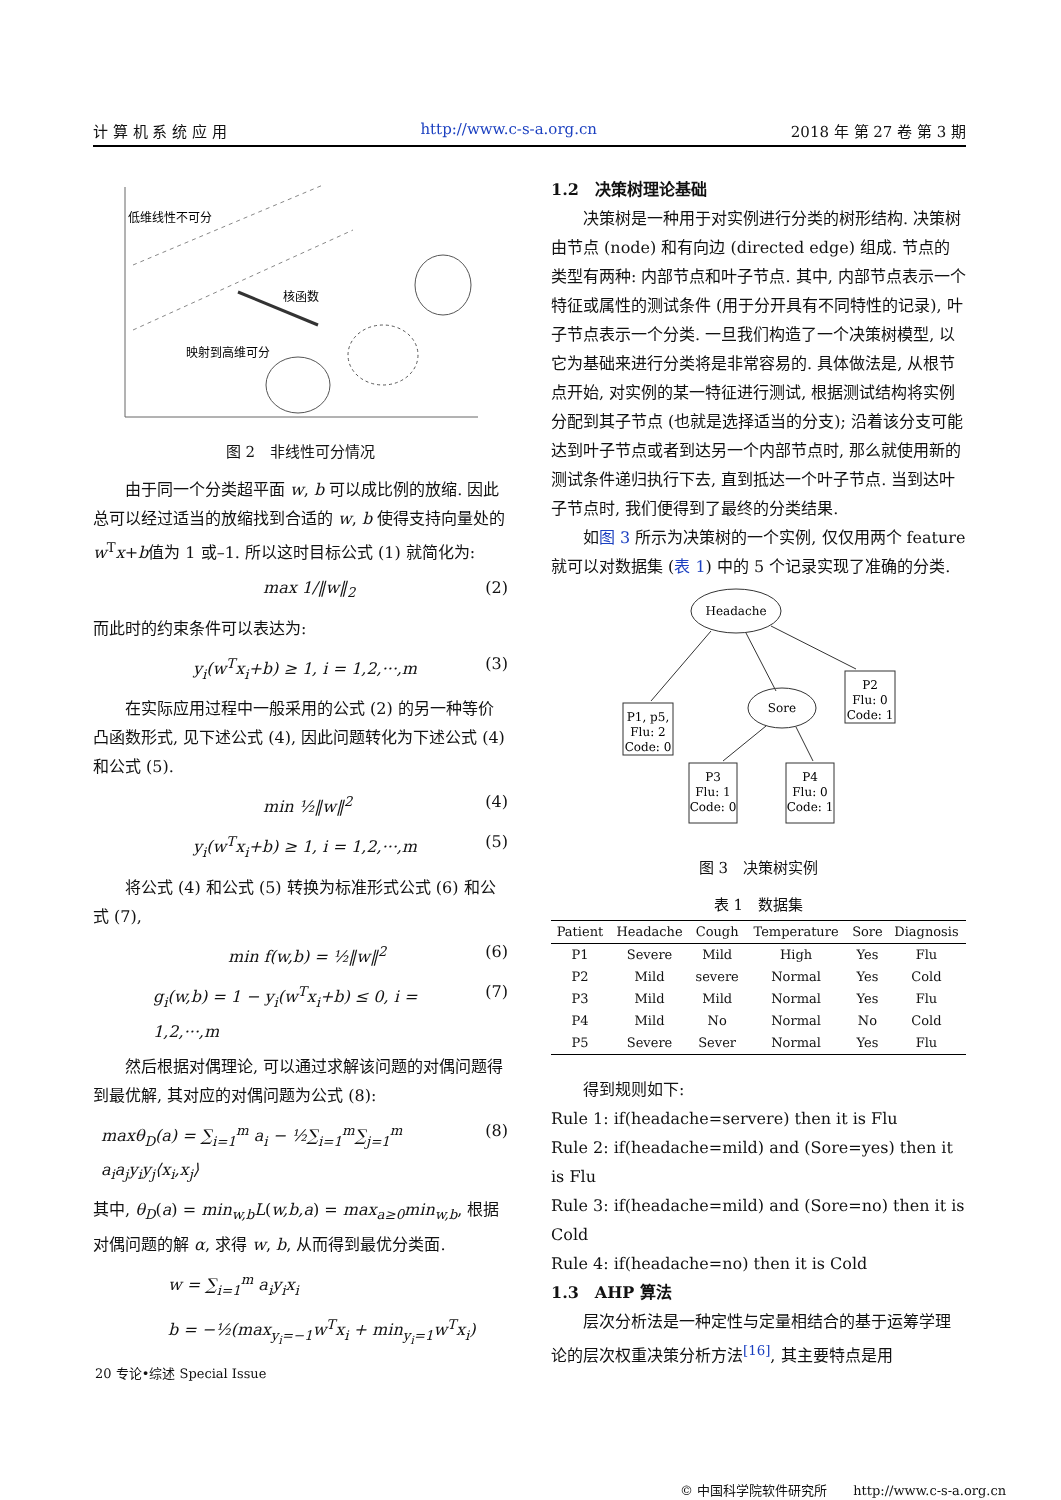计 算 机 系 统 应 用 http://www.c-s-a.org.cn 2018 年 第 27 卷 第 3 期
低维线性不可分
核函数
映射到高维可分
图 2　非线性可分情况
由于同一个分类超平面 w, b 可以成比例的放缩. 因此总可以经过适当的放缩找到合适的 w, b 使得支持向量处的w<sup>T</sup>x+b值为 1 或–1. 所以这时目标公式 (1) 就简化为:
max 1/‖w‖<sub>2</sub> (2)
而此时的约束条件可以表达为:
y<sub>i</sub>(w<sup>T</sup>x<sub>i</sub>+b) ≥ 1, i = 1,2,···,m (3)
在实际应用过程中一般采用的公式 (2) 的另一种等价凸函数形式, 见下述公式 (4), 因此问题转化为下述公式 (4) 和公式 (5).
min ½‖w‖<sup>2</sup> (4)
y<sub>i</sub>(w<sup>T</sup>x<sub>i</sub>+b) ≥ 1, i = 1,2,···,m (5)
将公式 (4) 和公式 (5) 转换为标准形式公式 (6) 和公式 (7),
min f(w,b) = ½‖w‖<sup>2</sup> (6)
g<sub>i</sub>(w,b) = 1 − y<sub>i</sub>(w<sup>T</sup>x<sub>i</sub>+b) ≤ 0, i = 1,2,···,m (7)
然后根据对偶理论, 可以通过求解该问题的对偶问题得到最优解, 其对应的对偶问题为公式 (8):
maxθ<sub>D</sub>(a) = ∑<sub>i=1</sub><sup>m</sup> a<sub>i</sub> − ½∑<sub>i=1</sub><sup>m</sup>∑<sub>j=1</sub><sup>m</sup> a<sub>i</sub>a<sub>j</sub>y<sub>i</sub>y<sub>j</sub>⟨x<sub>i</sub>,x<sub>j</sub>⟩ (8)
其中, θ<sub>D</sub>(a) = min<sub>w,b</sub>L(w,b,a) = max<sub>a≥0</sub>min<sub>w,b</sub>, 根据对偶问题的解 α, 求得 w, b, 从而得到最优分类面.
w = ∑<sub>i=1</sub><sup>m</sup> a<sub>i</sub>y<sub>i</sub>x<sub>i</sub>
b = −½(max<sub>y<sub>i</sub>=−1</sub>w<sup>T</sup>x<sub>i</sub> + min<sub>y<sub>i</sub>=1</sub>w<sup>T</sup>x<sub>i</sub>)
1.2　决策树理论基础
决策树是一种用于对实例进行分类的树形结构. 决策树由节点 (node) 和有向边 (directed edge) 组成. 节点的类型有两种: 内部节点和叶子节点. 其中, 内部节点表示一个特征或属性的测试条件 (用于分开具有不同特性的记录), 叶子节点表示一个分类. 一旦我们构造了一个决策树模型, 以它为基础来进行分类将是非常容易的. 具体做法是, 从根节点开始, 对实例的某一特征进行测试, 根据测试结构将实例分配到其子节点 (也就是选择适当的分支); 沿着该分支可能达到叶子节点或者到达另一个内部节点时, 那么就使用新的测试条件递归执行下去, 直到抵达一个叶子节点. 当到达叶子节点时, 我们便得到了最终的分类结果.
如图 3 所示为决策树的一个实例, 仅仅用两个 feature 就可以对数据集 (表 1) 中的 5 个记录实现了准确的分类.
Headache
P1, p5,
Flu: 2
Code: 0
Sore
P2
Flu: 0
Code: 1
P3
Flu: 1
Code: 0
P4
Flu: 0
Code: 1
图 3　决策树实例
表 1　数据集
| Patient | Headache | Cough | Temperature | Sore | Diagnosis |
| --- | --- | --- | --- | --- | --- |
| P1 | Severe | Mild | High | Yes | Flu |
| P2 | Mild | severe | Normal | Yes | Cold |
| P3 | Mild | Mild | Normal | Yes | Flu |
| P4 | Mild | No | Normal | No | Cold |
| P5 | Severe | Sever | Normal | Yes | Flu |
得到规则如下:
Rule 1: if(headache=servere) then it is Flu
Rule 2: if(headache=mild) and (Sore=yes) then it is Flu
Rule 3: if(headache=mild) and (Sore=no) then it is Cold
Rule 4: if(headache=no) then it is Cold
1.3　AHP 算法
层次分析法是一种定性与定量相结合的基于运筹学理论的层次权重决策分析方法<sup>[16]</sup>, 其主要特点是用
20 专论•综述 Special Issue
© 中国科学院软件研究所　　http://www.c-s-a.org.cn